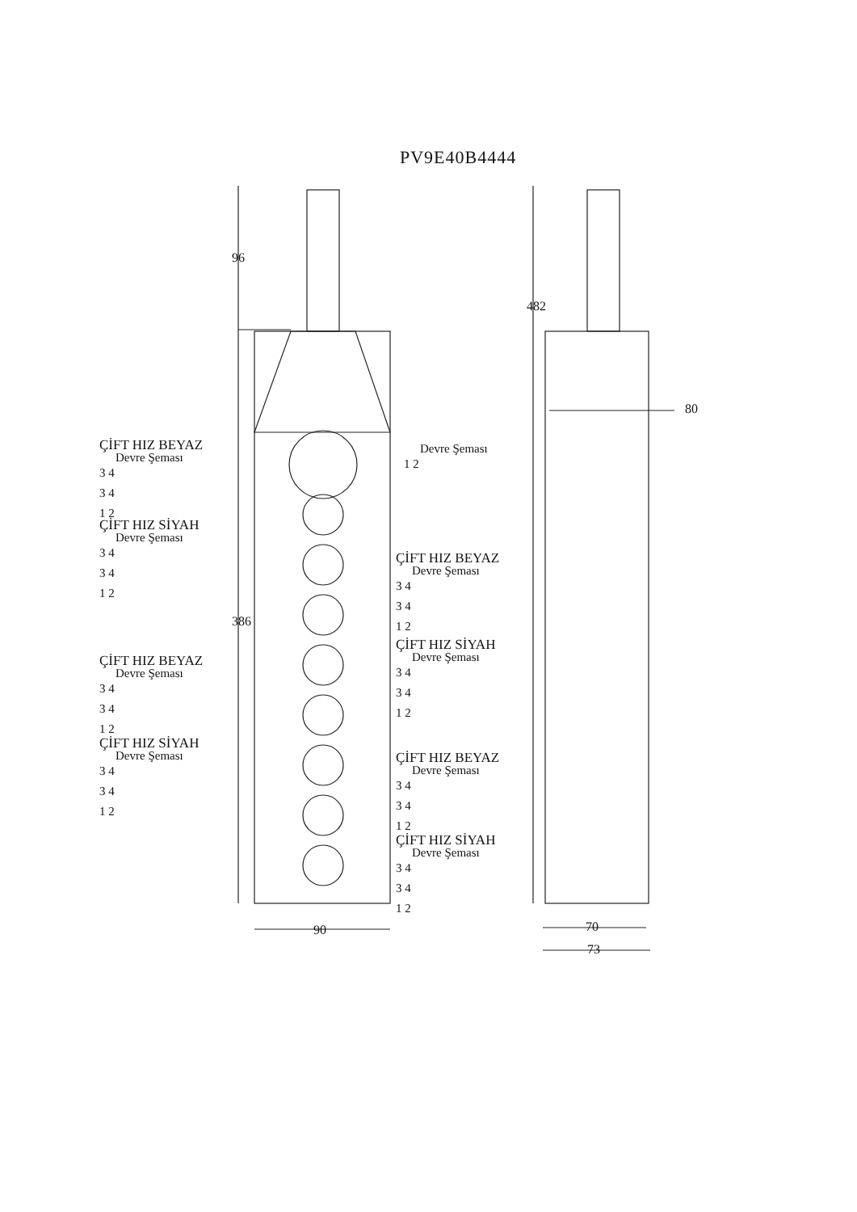PV9E40B4444
96
386
482
80
90 70
73
ÇİFT HIZ BEYAZ
Devre Şeması
3 4
3 4
1 2
ÇİFT HIZ SİYAH
Devre Şeması
3 4
3 4
1 2
ÇİFT HIZ BEYAZ
Devre Şeması
3 4
3 4
1 2
ÇİFT HIZ SİYAH
Devre Şeması
3 4
3 4
1 2
Devre Şeması
1 2
ÇİFT HIZ BEYAZ
Devre Şeması
3 4
3 4
1 2
ÇİFT HIZ SİYAH
Devre Şeması
3 4
3 4
1 2
ÇİFT HIZ BEYAZ
Devre Şeması
3 4
3 4
1 2
ÇİFT HIZ SİYAH
Devre Şeması
3 4
3 4
1 2